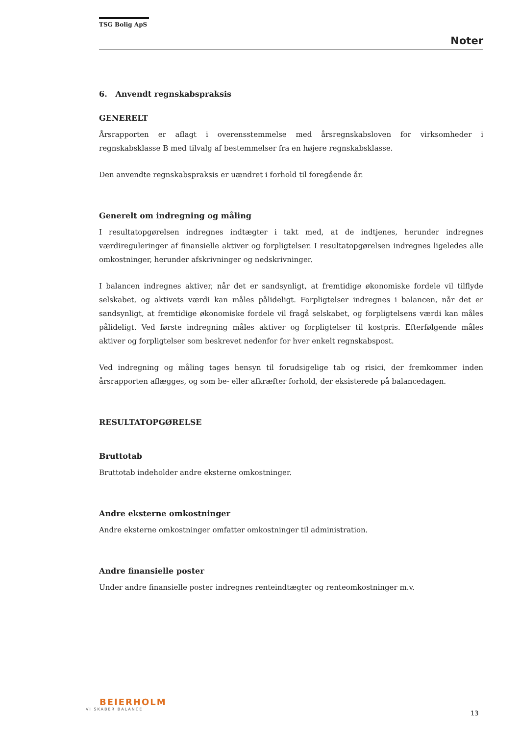TSG Bolig ApS
Noter
6. Anvendt regnskabspraksis
GENERELT
Årsrapporten er aflagt i overensstemmelse med årsregnskabsloven for virksomheder i regnskabsklasse B med tilvalg af bestemmelser fra en højere regnskabsklasse.
Den anvendte regnskabspraksis er uændret i forhold til foregående år.
Generelt om indregning og måling
I resultatopgørelsen indregnes indtægter i takt med, at de indtjenes, herunder indregnes værdireguleringer af finansielle aktiver og forpligtelser. I resultatopgørelsen indregnes ligeledes alle omkostninger, herunder afskrivninger og nedskrivninger.
I balancen indregnes aktiver, når det er sandsynligt, at fremtidige økonomiske fordele vil tilflyde selskabet, og aktivets værdi kan måles pålideligt. Forpligtelser indregnes i balancen, når det er sandsynligt, at fremtidige økonomiske fordele vil fragå selskabet, og forpligtelsens værdi kan måles pålideligt. Ved første indregning måles aktiver og forpligtelser til kostpris. Efterfølgende måles aktiver og forpligtelser som beskrevet nedenfor for hver enkelt regnskabspost.
Ved indregning og måling tages hensyn til forudsigelige tab og risici, der fremkommer inden årsrapporten aflægges, og som be- eller afkræfter forhold, der eksisterede på balancedagen.
RESULTATOPGØRELSE
Bruttotab
Bruttotab indeholder andre eksterne omkostninger.
Andre eksterne omkostninger
Andre eksterne omkostninger omfatter omkostninger til administration.
Andre finansielle poster
Under andre finansielle poster indregnes renteindtægter og renteomkostninger m.v.
BEIERHOLM
VI SKABER BALANCE
13